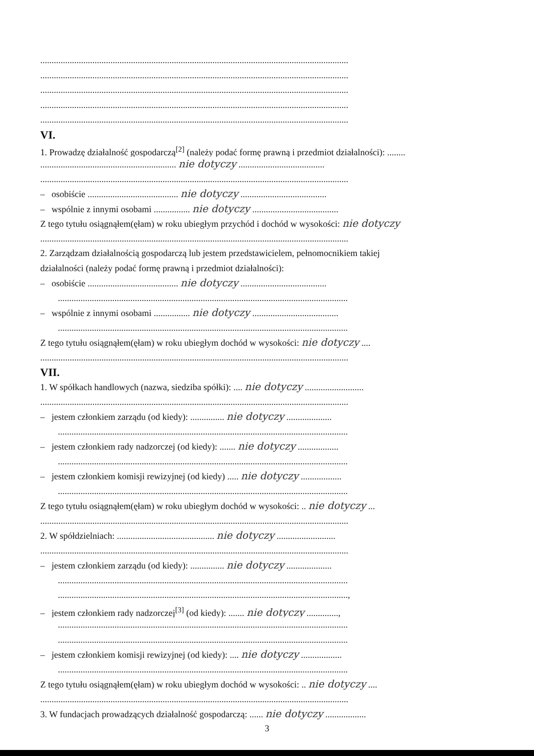........................................................................................................................................
........................................................................................................................................
........................................................................................................................................
........................................................................................................................................
........................................................................................................................................
VI.
1. Prowadzę działalność gospodarczą<sup>[2]</sup> (należy podać formę prawną i przedmiot działalności): ........
............................................................ nie dotyczy ......................................
........................................................................................................................................
– osobiście ........................................ nie dotyczy ......................................
– wspólnie z innymi osobami ................ nie dotyczy ......................................
Z tego tytułu osiągnąłem(ęłam) w roku ubiegłym przychód i dochód w wysokości: nie dotyczy
........................................................................................................................................
2. Zarządzam działalnością gospodarczą lub jestem przedstawicielem, pełnomocnikiem takiej
działalności (należy podać formę prawną i przedmiot działalności):
– osobiście ........................................ nie dotyczy ......................................
................................................................................................................................
– wspólnie z innymi osobami ................ nie dotyczy ......................................
................................................................................................................................
Z tego tytułu osiągnąłem(ęłam) w roku ubiegłym dochód w wysokości: nie dotyczy ....
........................................................................................................................................
VII.
1. W spółkach handlowych (nazwa, siedziba spółki): .... nie dotyczy ..........................
........................................................................................................................................
– jestem członkiem zarządu (od kiedy): ............... nie dotyczy ....................
................................................................................................................................
– jestem członkiem rady nadzorczej (od kiedy): ....... nie dotyczy ..................
................................................................................................................................
– jestem członkiem komisji rewizyjnej (od kiedy) ..... nie dotyczy ..................
................................................................................................................................
Z tego tytułu osiągnąłem(ęłam) w roku ubiegłym dochód w wysokości: .. nie dotyczy ...
........................................................................................................................................
2. W spółdzielniach: ........................................... nie dotyczy ..........................
........................................................................................................................................
– jestem członkiem zarządu (od kiedy): ............... nie dotyczy ....................
................................................................................................................................
................................................................................................................................,
– jestem członkiem rady nadzorczej<sup>[3]</sup> (od kiedy): ....... nie dotyczy ..............,
................................................................................................................................
................................................................................................................................
– jestem członkiem komisji rewizyjnej (od kiedy): .... nie dotyczy ..................
................................................................................................................................
Z tego tytułu osiągnąłem(ęłam) w roku ubiegłym dochód w wysokości: .. nie dotyczy ....
........................................................................................................................................
3. W fundacjach prowadzących działalność gospodarczą: ...... nie dotyczy ..................
3